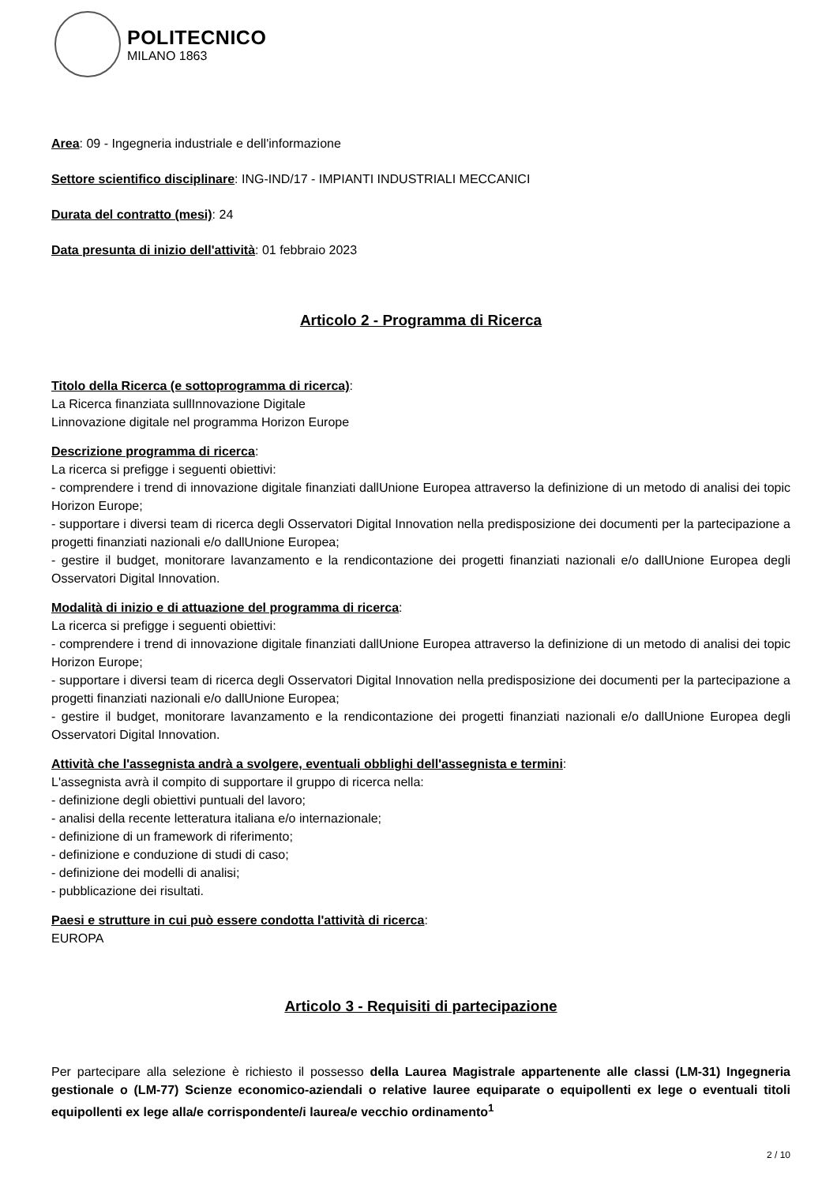POLITECNICO
MILANO 1863
Area: 09 - Ingegneria industriale e dell'informazione
Settore scientifico disciplinare: ING-IND/17 - IMPIANTI INDUSTRIALI MECCANICI
Durata del contratto (mesi): 24
Data presunta di inizio dell'attività: 01 febbraio 2023
Articolo 2 - Programma di Ricerca
Titolo della Ricerca (e sottoprogramma di ricerca):
La Ricerca finanziata sullInnovazione Digitale
Linnovazione digitale nel programma Horizon Europe
Descrizione programma di ricerca:
La ricerca si prefigge i seguenti obiettivi:
- comprendere i trend di innovazione digitale finanziati dallUnione Europea attraverso la definizione di un metodo di analisi dei topic Horizon Europe;
- supportare i diversi team di ricerca degli Osservatori Digital Innovation nella predisposizione dei documenti per la partecipazione a progetti finanziati nazionali e/o dallUnione Europea;
- gestire il budget, monitorare lavanzamento e la rendicontazione dei progetti finanziati nazionali e/o dallUnione Europea degli Osservatori Digital Innovation.
Modalità di inizio e di attuazione del programma di ricerca:
La ricerca si prefigge i seguenti obiettivi:
- comprendere i trend di innovazione digitale finanziati dallUnione Europea attraverso la definizione di un metodo di analisi dei topic Horizon Europe;
- supportare i diversi team di ricerca degli Osservatori Digital Innovation nella predisposizione dei documenti per la partecipazione a progetti finanziati nazionali e/o dallUnione Europea;
- gestire il budget, monitorare lavanzamento e la rendicontazione dei progetti finanziati nazionali e/o dallUnione Europea degli Osservatori Digital Innovation.
Attività che l'assegnista andrà a svolgere, eventuali obblighi dell'assegnista e termini:
L'assegnista avrà il compito di supportare il gruppo di ricerca nella:
- definizione degli obiettivi puntuali del lavoro;
- analisi della recente letteratura italiana e/o internazionale;
- definizione di un framework di riferimento;
- definizione e conduzione di studi di caso;
- definizione dei modelli di analisi;
- pubblicazione dei risultati.
Paesi e strutture in cui può essere condotta l'attività di ricerca:
EUROPA
Articolo 3 - Requisiti di partecipazione
Per partecipare alla selezione è richiesto il possesso della Laurea Magistrale appartenente alle classi (LM-31) Ingegneria gestionale o (LM-77) Scienze economico-aziendali o relative lauree equiparate o equipollenti ex lege o eventuali titoli equipollenti ex lege alla/e corrispondente/i laurea/e vecchio ordinamento<sup>1</sup>
2 / 10